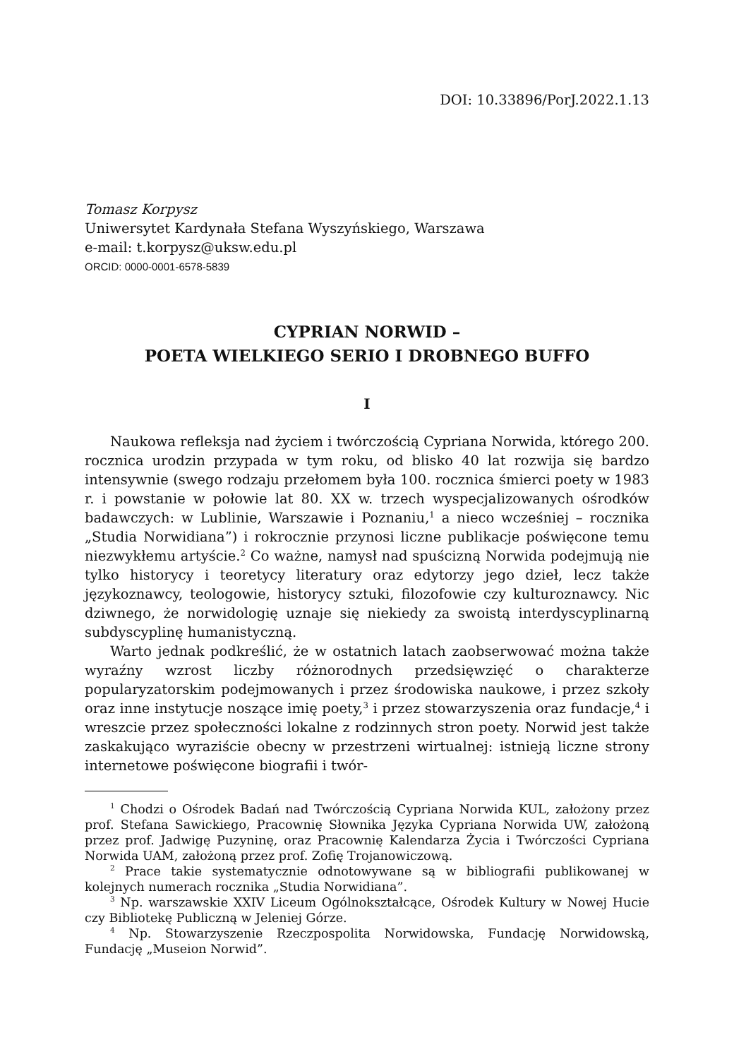DOI: 10.33896/PorJ.2022.1.13
Tomasz Korpysz
Uniwersytet Kardynała Stefana Wyszyńskiego, Warszawa
e-mail: t.korpysz@uksw.edu.pl
ORCID: 0000-0001-6578-5839
CYPRIAN NORWID –
POETA WIELKIEGO SERIO I DROBNEGO BUFFO
I
Naukowa refleksja nad życiem i twórczością Cypriana Norwida, którego 200. rocznica urodzin przypada w tym roku, od blisko 40 lat rozwija się bardzo intensywnie (swego rodzaju przełomem była 100. rocznica śmierci poety w 1983 r. i powstanie w połowie lat 80. XX w. trzech wyspecjalizowanych ośrodków badawczych: w Lublinie, Warszawie i Poznaniu,<sup>1</sup> a nieco wcześniej – rocznika „Studia Norwidiana”) i rokrocznie przynosi liczne publikacje poświęcone temu niezwykłemu artyście.<sup>2</sup> Co ważne, namysł nad spuścizną Norwida podejmują nie tylko historycy i teoretycy literatury oraz edytorzy jego dzieł, lecz także językoznawcy, teologowie, historycy sztuki, filozofowie czy kulturoznawcy. Nic dziwnego, że norwidologię uznaje się niekiedy za swoistą interdyscyplinarną subdyscyplinę humanistyczną.
Warto jednak podkreślić, że w ostatnich latach zaobserwować można także wyraźny wzrost liczby różnorodnych przedsięwzięć o charakterze popularyzatorskim podejmowanych i przez środowiska naukowe, i przez szkoły oraz inne instytucje noszące imię poety,<sup>3</sup> i przez stowarzyszenia oraz fundacje,<sup>4</sup> i wreszcie przez społeczności lokalne z rodzinnych stron poety. Norwid jest także zaskakująco wyraziście obecny w przestrzeni wirtualnej: istnieją liczne strony internetowe poświęcone biografii i twór-
<sup>1</sup> Chodzi o Ośrodek Badań nad Twórczością Cypriana Norwida KUL, założony przez prof. Stefana Sawickiego, Pracownię Słownika Języka Cypriana Norwida UW, założoną przez prof. Jadwigę Puzyninę, oraz Pracownię Kalendarza Życia i Twórczości Cypriana Norwida UAM, założoną przez prof. Zofię Trojanowiczową.
<sup>2</sup> Prace takie systematycznie odnotowywane są w bibliografii publikowanej w kolejnych numerach rocznika „Studia Norwidiana”.
<sup>3</sup> Np. warszawskie XXIV Liceum Ogólnokształcące, Ośrodek Kultury w Nowej Hucie czy Bibliotekę Publiczną w Jeleniej Górze.
<sup>4</sup> Np. Stowarzyszenie Rzeczpospolita Norwidowska, Fundację Norwidowską, Fundację „Museion Norwid”.